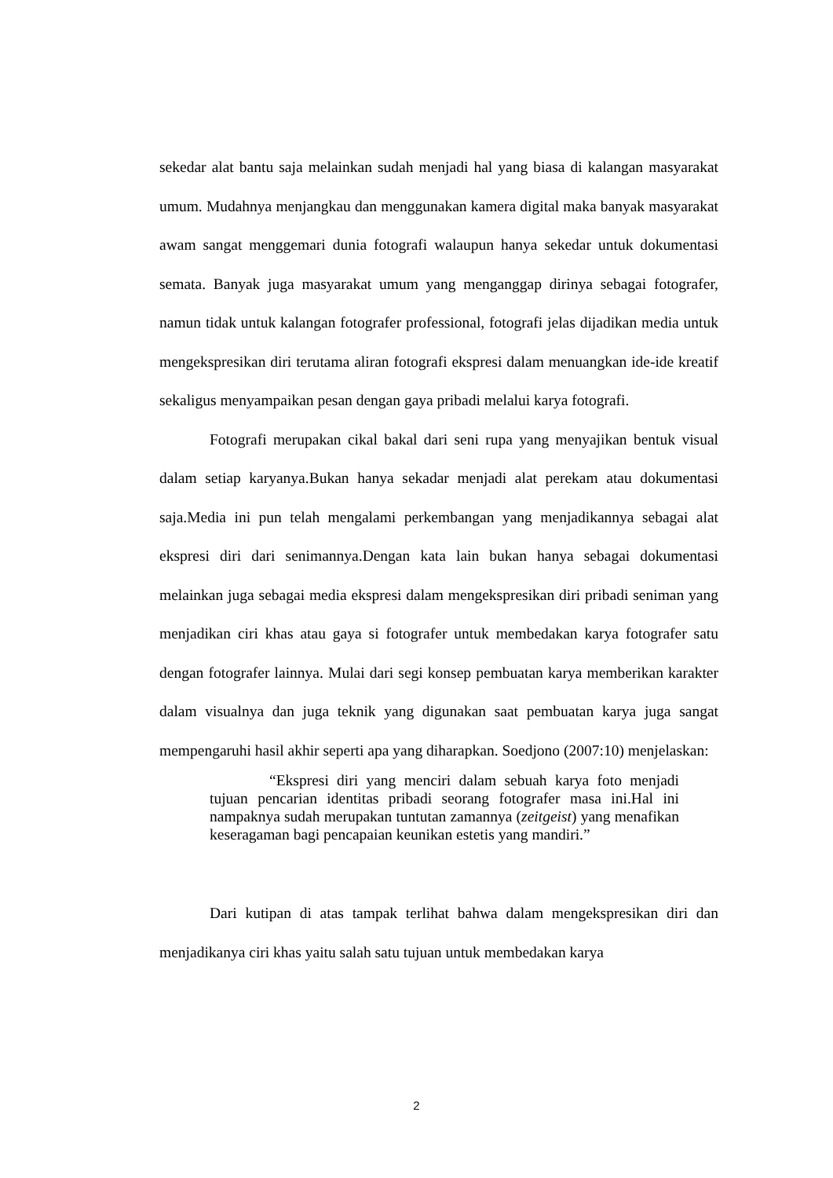sekedar alat bantu saja melainkan sudah menjadi hal yang biasa di kalangan masyarakat umum. Mudahnya menjangkau dan menggunakan kamera digital maka banyak masyarakat awam sangat menggemari dunia fotografi walaupun hanya sekedar untuk dokumentasi semata. Banyak juga masyarakat umum yang menganggap dirinya sebagai fotografer, namun tidak untuk kalangan fotografer professional, fotografi jelas dijadikan media untuk mengekspresikan diri terutama aliran fotografi ekspresi dalam menuangkan ide-ide kreatif sekaligus menyampaikan pesan dengan gaya pribadi melalui karya fotografi.
Fotografi merupakan cikal bakal dari seni rupa yang menyajikan bentuk visual dalam setiap karyanya.Bukan hanya sekadar menjadi alat perekam atau dokumentasi saja.Media ini pun telah mengalami perkembangan yang menjadikannya sebagai alat ekspresi diri dari senimannya.Dengan kata lain bukan hanya sebagai dokumentasi melainkan juga sebagai media ekspresi dalam mengekspresikan diri pribadi seniman yang menjadikan ciri khas atau gaya si fotografer untuk membedakan karya fotografer satu dengan fotografer lainnya. Mulai dari segi konsep pembuatan karya memberikan karakter dalam visualnya dan juga teknik yang digunakan saat pembuatan karya juga sangat mempengaruhi hasil akhir seperti apa yang diharapkan. Soedjono (2007:10) menjelaskan:
“Ekspresi diri yang menciri dalam sebuah karya foto menjadi tujuan pencarian identitas pribadi seorang fotografer masa ini.Hal ini nampaknya sudah merupakan tuntutan zamannya (zeitgeist) yang menafikan keseragaman bagi pencapaian keunikan estetis yang mandiri.”
Dari kutipan di atas tampak terlihat bahwa dalam mengekspresikan diri dan menjadikanya ciri khas yaitu salah satu tujuan untuk membedakan karya
2